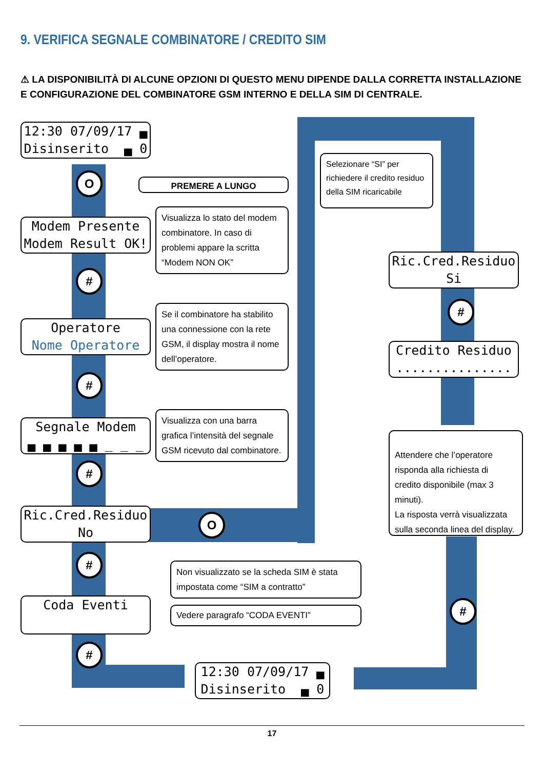9. VERIFICA SEGNALE COMBINATORE / CREDITO SIM
⚠ LA DISPONIBILITÀ DI ALCUNE OPZIONI DI QUESTO MENU DIPENDE DALLA CORRETTA INSTALLAZIONE E CONFIGURAZIONE DEL COMBINATORE GSM INTERNO E DELLA SIM DI CENTRALE.
12:30 07/09/17 ▄ Disinserito ▄ 0
O PREMERE A LUNGO
Modem Presente Modem Result OK!
Visualizza lo stato del modem combinatore. In caso di problemi appare la scritta “Modem NON OK”
#
Operatore Nome Operatore
Se il combinatore ha stabilito una connessione con la rete GSM, il display mostra il nome dell’operatore.
#
Segnale Modem ▄ ▄ ▄ ▄ ▄ _ _ _
Visualizza con una barra grafica l’intensità del segnale GSM ricevuto dal combinatore.
#
Ric.Cred.Residuo No
O
#
Non visualizzato se la scheda SIM è stata impostata come “SIM a contratto”
Coda Eventi
Vedere paragrafo “CODA EVENTI”
#
Selezionare “SI” per richiedere il credito residuo della SIM ricaricabile
Ric.Cred.Residuo Si
#
Credito Residuo ...............
Attendere che l’operatore risponda alla richiesta di credito disponibile (max 3 minuti).
La risposta verrà visualizzata sulla seconda linea del display.
#
12:30 07/09/17 ▄ Disinserito ▄ 0
17